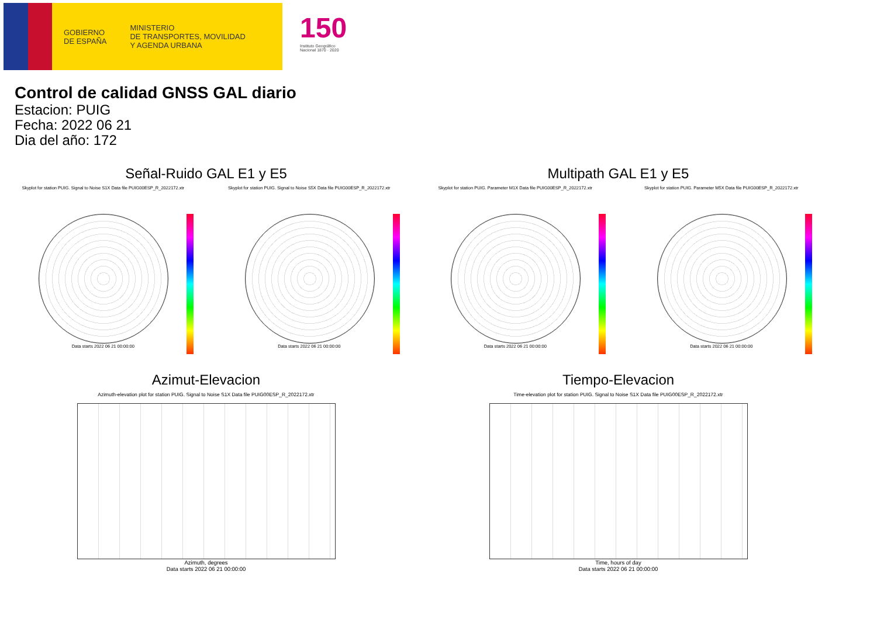GOBIERNO
DE ESPAÑA
MINISTERIO
DE TRANSPORTES, MOVILIDAD
Y AGENDA URBANA
150
Instituto Geográfico
Nacional 1870 · 2020
Control de calidad GNSS GAL diario
Estacion: PUIG
Fecha: 2022 06 21
Dia del año: 172
Señal-Ruido GAL E1 y E5
Skyplot for station PUIG. Signal to Noise S1X Data file PUIG00ESP_R_2022172.xtr Skyplot for station PUIG. Signal to Noise S5X Data file PUIG00ESP_R_2022172.xtr
Data starts 2022 06 21 00:00:00 Data starts 2022 06 21 00:00:00
Multipath GAL E1 y E5
Skyplot for station PUIG. Parameter M1X Data file PUIG00ESP_R_2022172.xtr Skyplot for station PUIG. Parameter M5X Data file PUIG00ESP_R_2022172.xtr
Data starts 2022 06 21 00:00:00 Data starts 2022 06 21 00:00:00
Azimut-Elevacion
Azimuth-elevation plot for station PUIG. Signal to Noise S1X Data file PUIG00ESP_R_2022172.xtr
Azimuth, degrees
Data starts 2022 06 21 00:00:00
Tiempo-Elevacion
Time-elevation plot for station PUIG. Signal to Noise S1X Data file PUIG00ESP_R_2022172.xtr
Time, hours of day
Data starts 2022 06 21 00:00:00